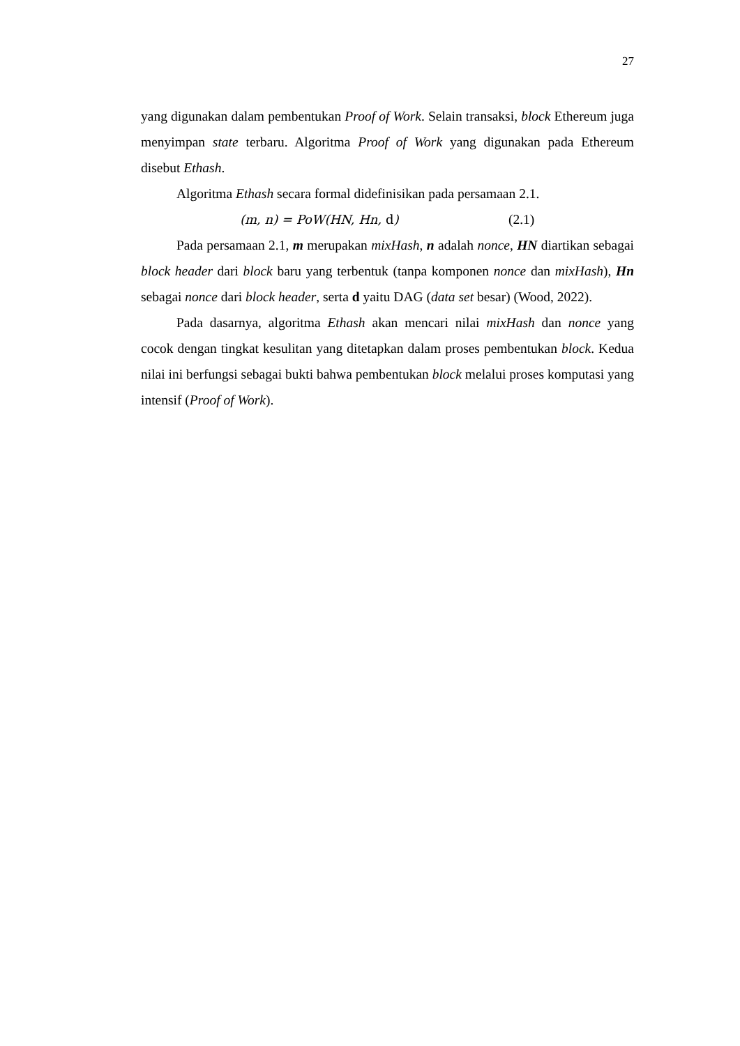27
yang digunakan dalam pembentukan Proof of Work. Selain transaksi, block Ethereum juga menyimpan state terbaru. Algoritma Proof of Work yang digunakan pada Ethereum disebut Ethash.
Algoritma Ethash secara formal didefinisikan pada persamaan 2.1.
(m, n) = PoW(HN, Hn, d) (2.1)
Pada persamaan 2.1, m merupakan mixHash, n adalah nonce, HN diartikan sebagai block header dari block baru yang terbentuk (tanpa komponen nonce dan mixHash), Hn sebagai nonce dari block header, serta d yaitu DAG (data set besar) (Wood, 2022).
Pada dasarnya, algoritma Ethash akan mencari nilai mixHash dan nonce yang cocok dengan tingkat kesulitan yang ditetapkan dalam proses pembentukan block. Kedua nilai ini berfungsi sebagai bukti bahwa pembentukan block melalui proses komputasi yang intensif (Proof of Work).